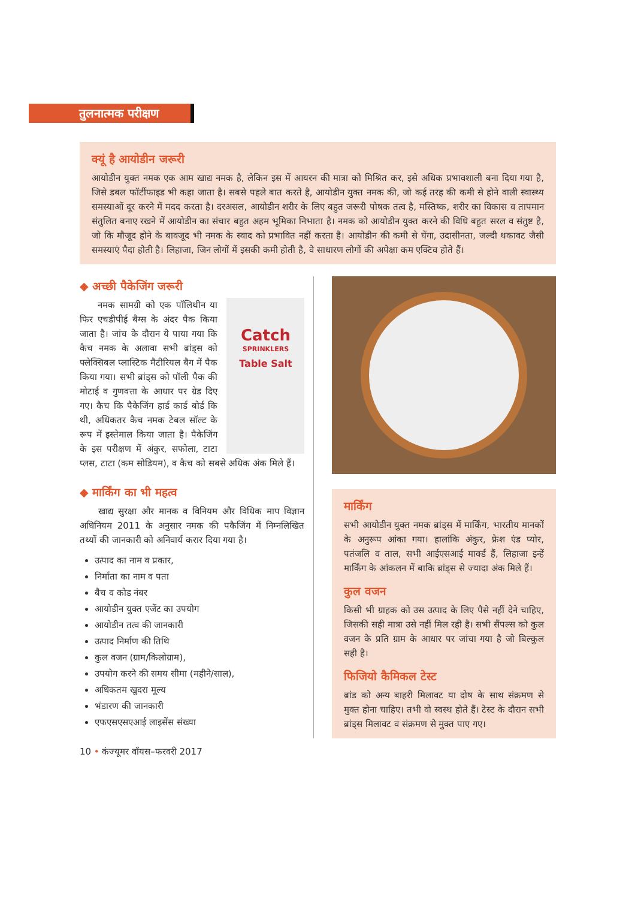तुलनात्मक परीक्षण
क्यूं है आयोडीन जरूरी
आयोडीन युक्त नमक एक आम खाद्य नमक है, लेकिन इस में आयरन की मात्रा को मिश्रित कर, इसे अधिक प्रभावशाली बना दिया गया है, जिसे डबल फॉर्टीफाइड भी कहा जाता है। सबसे पहले बात करते है, आयोडीन युक्त नमक की, जो कई तरह की कमी से होने वाली स्वास्थ्य समस्याओं दूर करने में मदद करता है। दरअसल, आयोडीन शरीर के लिए बहुत जरूरी पोषक तत्व है, मस्तिष्क, शरीर का विकास व तापमान संतुलित बनाए रखने में आयोडीन का संचार बहुत अहम भूमिका निभाता है। नमक को आयोडीन युक्त करने की विधि बहुत सरल व संतुष्ट है, जो कि मौजूद होने के बावजूद भी नमक के स्वाद को प्रभावित नहीं करता है। आयोडीन की कमी से घेंगा, उदासीनता, जल्दी थकावट जैसी समस्याएं पैदा होती है। लिहाजा, जिन लोगों में इसकी कमी होती है, वे साधारण लोगों की अपेक्षा कम एक्टिव होते हैं।
◆ अच्छी पैकेजिंग जरूरी
Catch
SPRINKLERS
Table Salt
नमक सामग्री को एक पॉलिथीन या फिर एचडीपीई बैग्स के अंदर पैक किया जाता है। जांच के दौरान ये पाया गया कि कैच नमक के अलावा सभी ब्रांड्स को फ्लेक्सिबल प्लास्टिक मैटीरियल बैग में पैक किया गया। सभी ब्रांड्स को पॉली पैक की मोटाई व गुणवत्ता के आधार पर ग्रेड दिए गए। कैच कि पैकेजिंग हार्ड कार्ड बोर्ड कि थी, अधिकतर कैच नमक टेबल सॉल्ट के रूप में इस्तेमाल किया जाता है। पैकेजिंग के इस परीक्षण में अंकुर, सफोला, टाटा प्लस, टाटा (कम सोडियम), व कैच को सबसे अधिक अंक मिले हैं।
◆ मार्किंग का भी महत्व
खाद्य सुरक्षा और मानक व विनियम और विधिक माप विज्ञान अधिनियम 2011 के अनुसार नमक की पकैजिंग में निम्नलिखित तथ्यों की जानकारी को अनिवार्य करार दिया गया है।
उत्पाद का नाम व प्रकार,
निर्माता का नाम व पता
बैच व कोड नंबर
आयोडीन युक्त एजेंट का उपयोग
आयोडीन तत्व की जानकारी
उत्पाद निर्माण की तिथि
कुल वजन (ग्राम/किलोग्राम),
उपयोग करने की समय सीमा (महीने/साल),
अधिकतम खुदरा मूल्य
भंडारण की जानकारी
एफएसएसएआई लाइसेंस संख्या
मार्किंग
सभी आयोडीन युक्त नमक ब्रांड्स में मार्किंग, भारतीय मानकों के अनुरूप आंका गया। हालांकि अंकुर, फ्रेश एंड प्योर, पतंजलि व ताल, सभी आईएसआई मार्क्ड हैं, लिहाजा इन्हें मार्किंग के आंकलन में बाकि ब्रांड्स से ज्यादा अंक मिले हैं।
कुल वजन
किसी भी ग्राहक को उस उत्पाद के लिए पैसे नहीं देने चाहिए, जिसकी सही मात्रा उसे नहीं मिल रही है। सभी सैंपल्स को कुल वजन के प्रति ग्राम के आधार पर जांचा गया है जो बिल्कुल सही है।
फिजियो कैमिकल टेस्ट
ब्रांड को अन्य बाहरी मिलावट या दोष के साथ संक्रमण से मुक्त होना चाहिए। तभी वो स्वस्थ होते हैं। टेस्ट के दौरान सभी ब्रांड्स मिलावट व संक्रमण से मुक्त पाए गए।
10 • कंज्यूमर वॉयस–फरवरी 2017